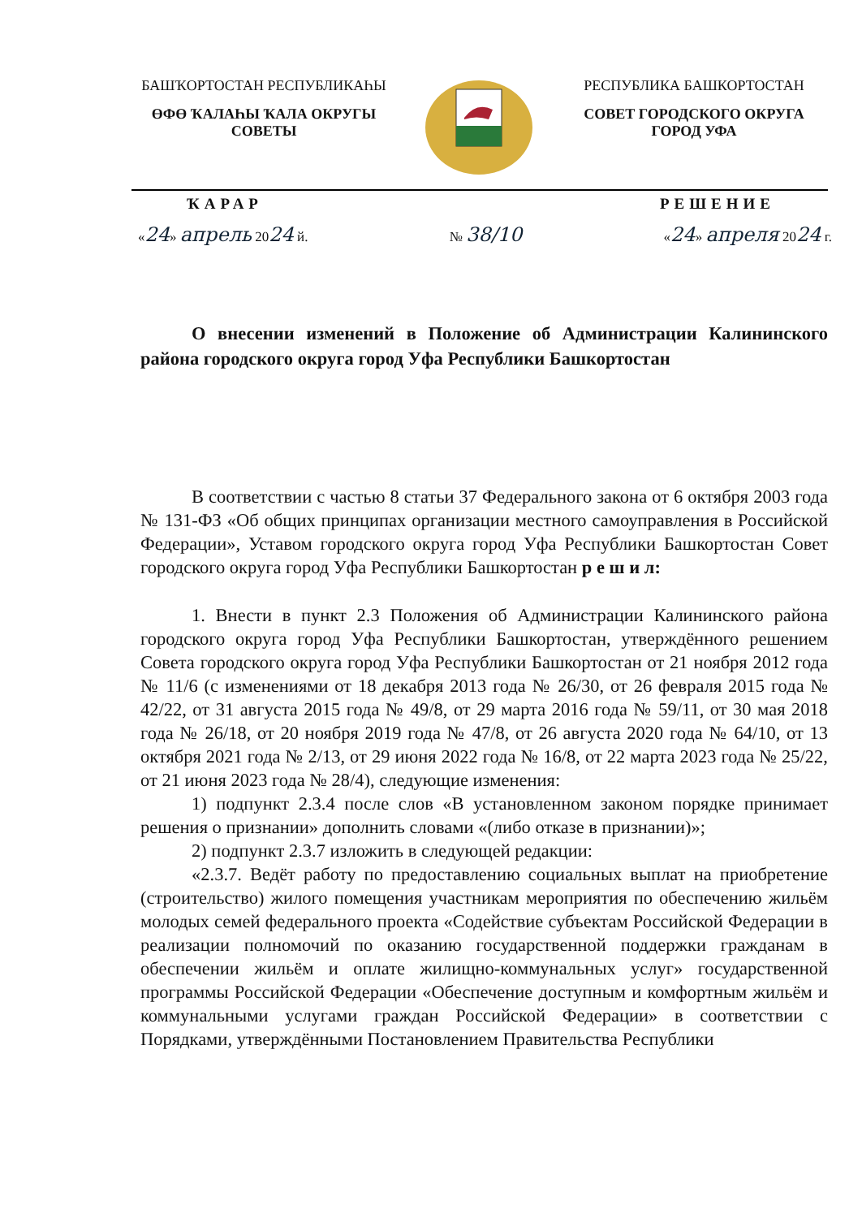БАШҠОРТОСТАН РЕСПУБЛИКАҺЫ
ӨФӨ ҠАЛАҺЫ ҠАЛА ОКРУГЫ СОВЕТЫ
РЕСПУБЛИКА БАШКОРТОСТАН
СОВЕТ ГОРОДСКОГО ОКРУГА ГОРОД УФА
ҠАРАР РЕШЕНИЕ
«24» апрель 2024 й. № 38/10 «24» апреля 2024 г.
О внесении изменений в Положение об Администрации Калининского района городского округа город Уфа Республики Башкортостан
В соответствии с частью 8 статьи 37 Федерального закона от 6 октября 2003 года № 131-ФЗ «Об общих принципах организации местного самоуправления в Российской Федерации», Уставом городского округа город Уфа Республики Башкортостан Совет городского округа город Уфа Республики Башкортостан р е ш и л:
1. Внести в пункт 2.3 Положения об Администрации Калининского района городского округа город Уфа Республики Башкортостан, утверждённого решением Совета городского округа город Уфа Республики Башкортостан от 21 ноября 2012 года № 11/6 (с изменениями от 18 декабря 2013 года № 26/30, от 26 февраля 2015 года № 42/22, от 31 августа 2015 года № 49/8, от 29 марта 2016 года № 59/11, от 30 мая 2018 года № 26/18, от 20 ноября 2019 года № 47/8, от 26 августа 2020 года № 64/10, от 13 октября 2021 года № 2/13, от 29 июня 2022 года № 16/8, от 22 марта 2023 года № 25/22, от 21 июня 2023 года № 28/4), следующие изменения:
1) подпункт 2.3.4 после слов «В установленном законом порядке принимает решения о признании» дополнить словами «(либо отказе в признании)»;
2) подпункт 2.3.7 изложить в следующей редакции:
«2.3.7. Ведёт работу по предоставлению социальных выплат на приобретение (строительство) жилого помещения участникам мероприятия по обеспечению жильём молодых семей федерального проекта «Содействие субъектам Российской Федерации в реализации полномочий по оказанию государственной поддержки гражданам в обеспечении жильём и оплате жилищно-коммунальных услуг» государственной программы Российской Федерации «Обеспечение доступным и комфортным жильём и коммунальными услугами граждан Российской Федерации» в соответствии с Порядками, утверждёнными Постановлением Правительства Республики